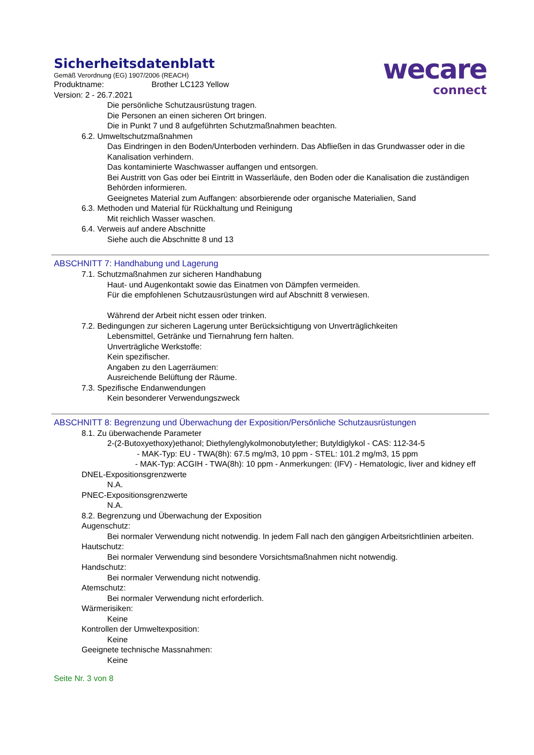Sicherheitsdatenblatt
Gemäß Verordnung (EG) 1907/2006 (REACH)
Produktname: Brother LC123 Yellow
Version: 2 - 26.7.2021
wecare
connect
Die persönliche Schutzausrüstung tragen.
Die Personen an einen sicheren Ort bringen.
Die in Punkt 7 und 8 aufgeführten Schutzmaßnahmen beachten.
6.2. Umweltschutzmaßnahmen
Das Eindringen in den Boden/Unterboden verhindern. Das Abfließen in das Grundwasser oder in die Kanalisation verhindern.
Das kontaminierte Waschwasser auffangen und entsorgen.
Bei Austritt von Gas oder bei Eintritt in Wasserläufe, den Boden oder die Kanalisation die zuständigen Behörden informieren.
Geeignetes Material zum Auffangen: absorbierende oder organische Materialien, Sand
6.3. Methoden und Material für Rückhaltung und Reinigung
Mit reichlich Wasser waschen.
6.4. Verweis auf andere Abschnitte
Siehe auch die Abschnitte 8 und 13
ABSCHNITT 7: Handhabung und Lagerung
7.1. Schutzmaßnahmen zur sicheren Handhabung
Haut- und Augenkontakt sowie das Einatmen von Dämpfen vermeiden.
Für die empfohlenen Schutzausrüstungen wird auf Abschnitt 8 verwiesen.
Während der Arbeit nicht essen oder trinken.
7.2. Bedingungen zur sicheren Lagerung unter Berücksichtigung von Unverträglichkeiten
Lebensmittel, Getränke und Tiernahrung fern halten.
Unverträgliche Werkstoffe:
Kein spezifischer.
Angaben zu den Lagerräumen:
Ausreichende Belüftung der Räume.
7.3. Spezifische Endanwendungen
Kein besonderer Verwendungszweck
ABSCHNITT 8: Begrenzung und Überwachung der Exposition/Persönliche Schutzausrüstungen
8.1. Zu überwachende Parameter
2-(2-Butoxyethoxy)ethanol; Diethylenglykolmonobutylether; Butyldiglykol - CAS: 112-34-5
- MAK-Typ: EU - TWA(8h): 67.5 mg/m3, 10 ppm - STEL: 101.2 mg/m3, 15 ppm
- MAK-Typ: ACGIH - TWA(8h): 10 ppm - Anmerkungen: (IFV) - Hematologic, liver and kidney eff
DNEL-Expositionsgrenzwerte
N.A.
PNEC-Expositionsgrenzwerte
N.A.
8.2. Begrenzung und Überwachung der Exposition
Augenschutz:
Bei normaler Verwendung nicht notwendig. In jedem Fall nach den gängigen Arbeitsrichtlinien arbeiten.
Hautschutz:
Bei normaler Verwendung sind besondere Vorsichtsmaßnahmen nicht notwendig.
Handschutz:
Bei normaler Verwendung nicht notwendig.
Atemschutz:
Bei normaler Verwendung nicht erforderlich.
Wärmerisiken:
Keine
Kontrollen der Umweltexposition:
Keine
Geeignete technische Massnahmen:
Keine
Seite Nr. 3 von 8